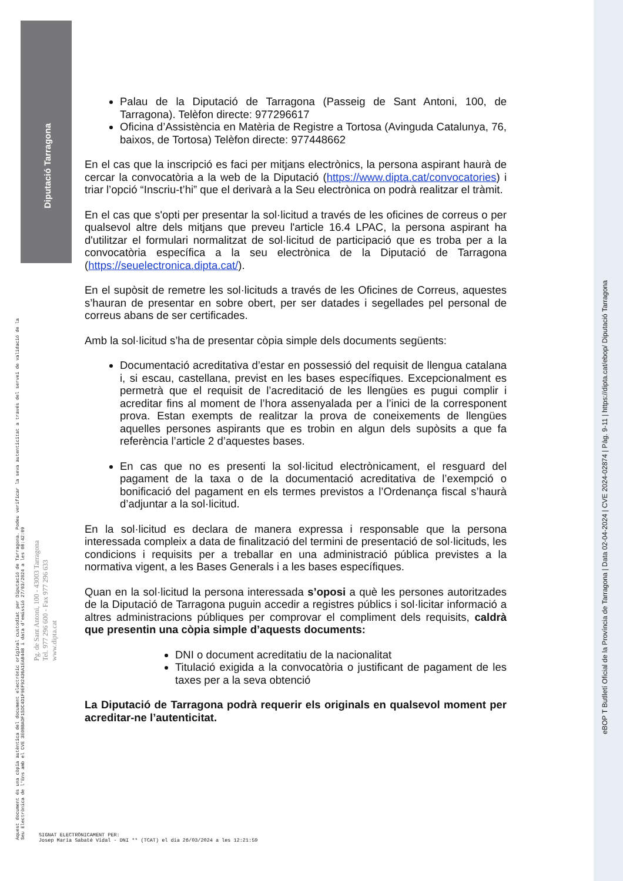Diputació Tarragona
Aquest document és una còpia autèntica del document electrònic original custodiat per Diputació de Tarragona. Podeu verificar la seva autenticitat a través del servei de validació de la Seu Electrònica de l'Ens amb el CVE 3E0BBADF15DC4D1F9EF92436A1EA8448 i data d'emissió 27/03/2024 a les 08:42:09
Pg. de Sant Antoni, 100 - 43003 Tarragona
Tel. 977 296 600 - Fax 977 296 633
www.dipta.cat
eBOP T Butlletí Oficial de la Província de Tarragona | Data 02-04-2024 | CVE 2024-02874 | Pàg. 9-11 | https://dipta.cat/ebop/ Diputació Tarragona
Palau de la Diputació de Tarragona (Passeig de Sant Antoni, 100, de Tarragona). Telèfon directe: 977296617
Oficina d’Assistència en Matèria de Registre a Tortosa (Avinguda Catalunya, 76, baixos, de Tortosa) Telèfon directe: 977448662
En el cas que la inscripció es faci per mitjans electrònics, la persona aspirant haurà de cercar la convocatòria a la web de la Diputació (https://www.dipta.cat/convocatories) i triar l’opció “Inscriu-t’hi” que el derivarà a la Seu electrònica on podrà realitzar el tràmit.
En el cas que s'opti per presentar la sol·licitud a través de les oficines de correus o per qualsevol altre dels mitjans que preveu l'article 16.4 LPAC, la persona aspirant ha d'utilitzar el formulari normalitzat de sol·licitud de participació que es troba per a la convocatòria específica a la seu electrònica de la Diputació de Tarragona (https://seuelectronica.dipta.cat/).
En el supòsit de remetre les sol·licituds a través de les Oficines de Correus, aquestes s’hauran de presentar en sobre obert, per ser datades i segellades pel personal de correus abans de ser certificades.
Amb la sol·licitud s’ha de presentar còpia simple dels documents següents:
Documentació acreditativa d’estar en possessió del requisit de llengua catalana i, si escau, castellana, previst en les bases específiques. Excepcionalment es permetrà que el requisit de l’acreditació de les llengües es pugui complir i acreditar fins al moment de l’hora assenyalada per a l’inici de la corresponent prova. Estan exempts de realitzar la prova de coneixements de llengües aquelles persones aspirants que es trobin en algun dels supòsits a que fa referència l’article 2 d’aquestes bases.
En cas que no es presenti la sol·licitud electrònicament, el resguard del pagament de la taxa o de la documentació acreditativa de l’exempció o bonificació del pagament en els termes previstos a l’Ordenança fiscal s’haurà d’adjuntar a la sol·licitud.
En la sol·licitud es declara de manera expressa i responsable que la persona interessada compleix a data de finalització del termini de presentació de sol·licituds, les condicions i requisits per a treballar en una administració pública previstes a la normativa vigent, a les Bases Generals i a les bases específiques.
Quan en la sol·licitud la persona interessada s’oposi a què les persones autoritzades de la Diputació de Tarragona puguin accedir a registres públics i sol·licitar informació a altres administracions públiques per comprovar el compliment dels requisits, caldrà que presentin una còpia simple d’aquests documents:
DNI o document acreditatiu de la nacionalitat
Titulació exigida a la convocatòria o justificant de pagament de les taxes per a la seva obtenció
La Diputació de Tarragona podrà requerir els originals en qualsevol moment per acreditar-ne l’autenticitat.
SIGNAT ELECTRÒNICAMENT PER:
Josep Maria Sabaté Vidal - DNI ** (TCAT) el dia 26/03/2024 a les 12:21:59